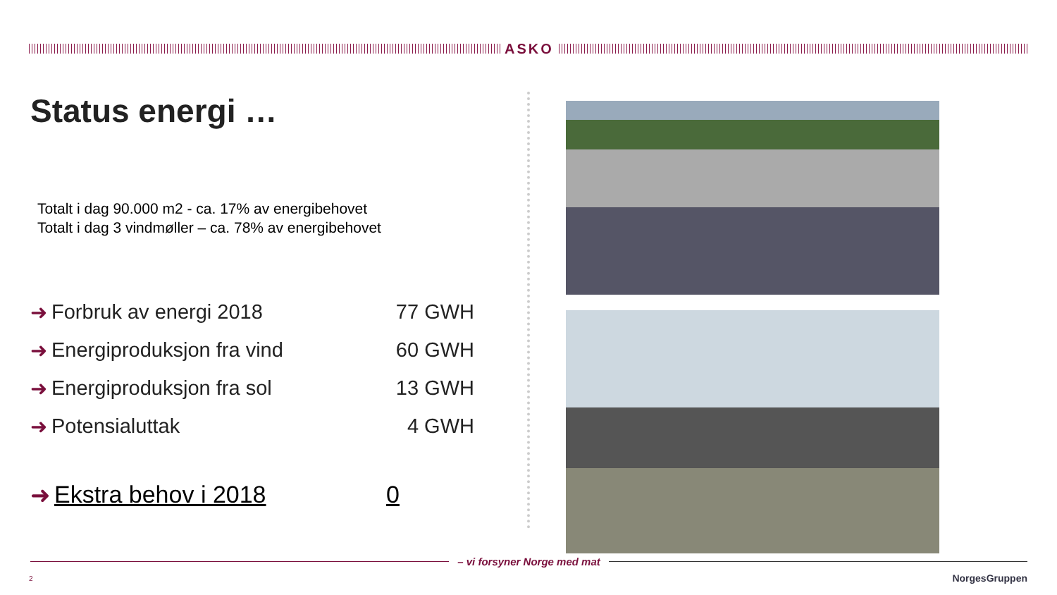ASKO
Status energi …
Totalt i dag 90.000 m2 - ca. 17% av energibehovet
Totalt i dag 3 vindmøller – ca. 78% av energibehovet
➜ Forbruk av energi 2018 77 GWH
➜ Energiproduksjon fra vind 60 GWH
➜ Energiproduksjon fra sol 13 GWH
➜ Potensialuttak 4 GWH
➜ Ekstra behov i 2018 0
– vi forsyner Norge med mat
2 NorgesGruppen